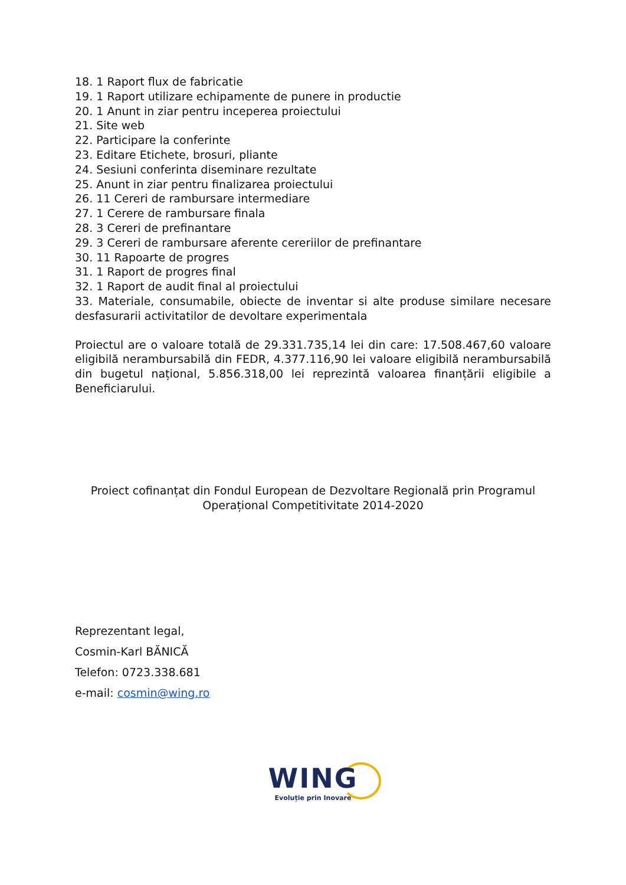18. 1 Raport flux de fabricatie
19. 1 Raport utilizare echipamente de punere in productie
20. 1 Anunt in ziar pentru inceperea proiectului
21. Site web
22. Participare la conferinte
23. Editare Etichete, brosuri, pliante
24. Sesiuni conferinta diseminare rezultate
25. Anunt in ziar pentru finalizarea proiectului
26. 11 Cereri de rambursare intermediare
27. 1 Cerere de rambursare finala
28. 3 Cereri de prefinantare
29. 3 Cereri de rambursare aferente cereriilor de prefinantare
30. 11 Rapoarte de progres
31. 1 Raport de progres final
32. 1 Raport de audit final al proiectului
33. Materiale, consumabile, obiecte de inventar si alte produse similare necesare desfasurarii activitatilor de devoltare experimentala
Proiectul are o valoare totală de 29.331.735,14 lei din care: 17.508.467,60 valoare eligibilă nerambursabilă din FEDR, 4.377.116,90 lei valoare eligibilă nerambursabilă din bugetul național, 5.856.318,00 lei reprezintă valoarea finanțării eligibile a Beneficiarului.
Proiect cofinanțat din Fondul European de Dezvoltare Regională prin Programul Operațional Competitivitate 2014-2020
Reprezentant legal,
Cosmin-Karl BĂNICĂ
Telefon: 0723.338.681
e-mail: cosmin@wing.ro
WING
Evoluție prin Inovare